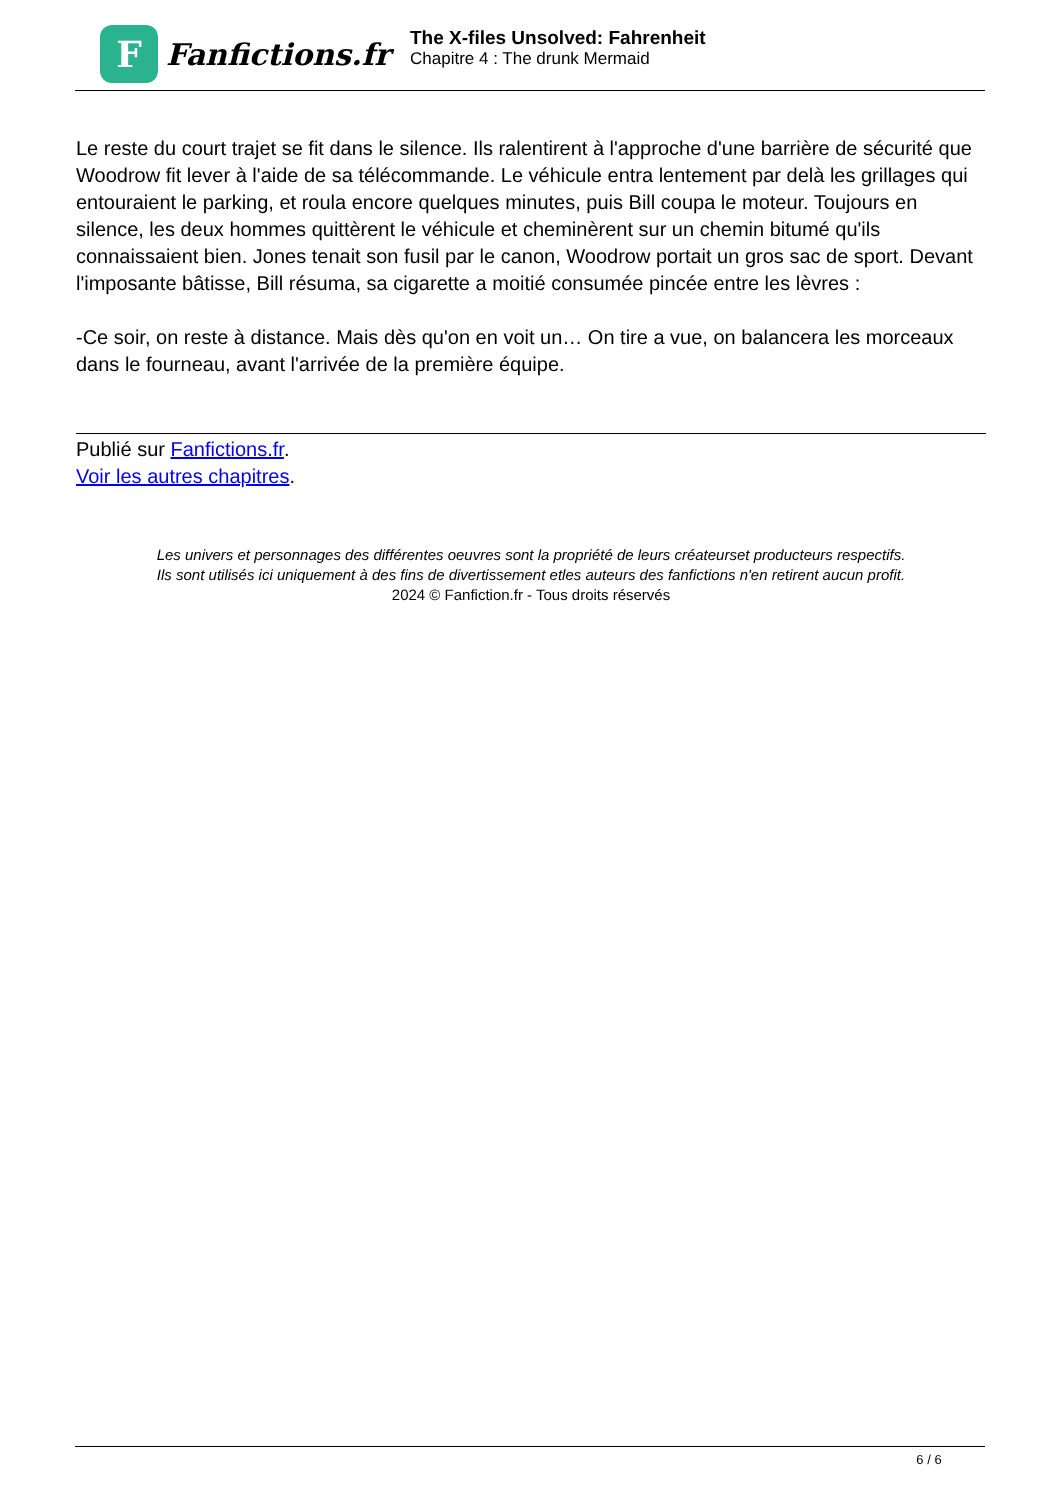F
Fanfictions.fr
The X-files Unsolved: Fahrenheit
Chapitre 4 : The drunk Mermaid
Le reste du court trajet se fit dans le silence. Ils ralentirent à l'approche d'une barrière de sécurité que Woodrow fit lever à l'aide de sa télécommande. Le véhicule entra lentement par delà les grillages qui entouraient le parking, et roula encore quelques minutes, puis Bill coupa le moteur. Toujours en silence, les deux hommes quittèrent le véhicule et cheminèrent sur un chemin bitumé qu'ils connaissaient bien. Jones tenait son fusil par le canon, Woodrow portait un gros sac de sport. Devant l'imposante bâtisse, Bill résuma, sa cigarette a moitié consumée pincée entre les lèvres :
-Ce soir, on reste à distance. Mais dès qu'on en voit un… On tire a vue, on balancera les morceaux dans le fourneau, avant l'arrivée de la première équipe.
Publié sur Fanfictions.fr.
Voir les autres chapitres.
Les univers et personnages des différentes oeuvres sont la propriété de leurs créateurset producteurs respectifs.
Ils sont utilisés ici uniquement à des fins de divertissement etles auteurs des fanfictions n'en retirent aucun profit.
2024 © Fanfiction.fr - Tous droits réservés
6 / 6